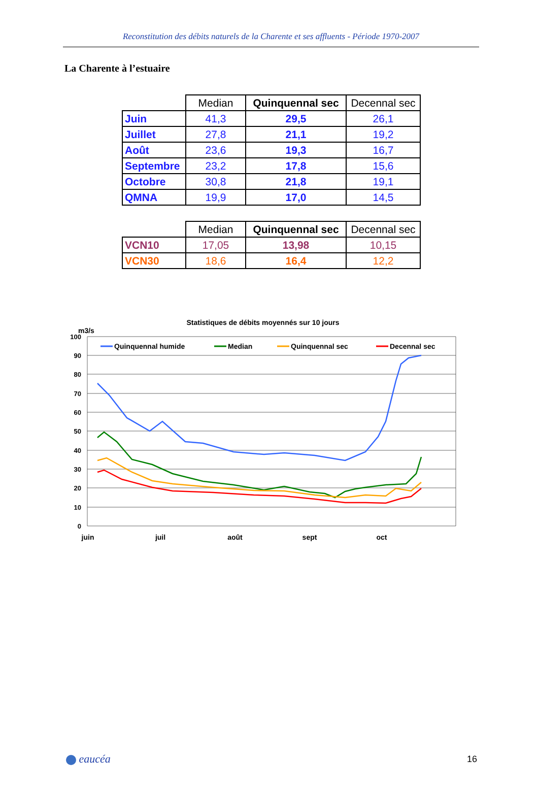Reconstitution des débits naturels de la Charente et ses affluents - Période 1970-2007
La Charente à l’estuaire
| | Median | Quinquennal sec | Decennal sec |
| --- | --- | --- | --- |
| Juin | 41,3 | 29,5 | 26,1 |
| Juillet | 27,8 | 21,1 | 19,2 |
| Août | 23,6 | 19,3 | 16,7 |
| Septembre | 23,2 | 17,8 | 15,6 |
| Octobre | 30,8 | 21,8 | 19,1 |
| QMNA | 19,9 | 17,0 | 14,5 |
| | Median | Quinquennal sec | Decennal sec |
| --- | --- | --- | --- |
| VCN10 | 17,05 | 13,98 | 10,15 |
| VCN30 | 18,6 | 16,4 | 12,2 |
Statistiques de débits moyennés sur 10 jours
m3/s
100
90
80
70
60
50
40
30
20
10
0
juin
juil
août
sept
oct
Quinquennal humide
Median
Quinquennal sec
Decennal sec
eaucéa 16